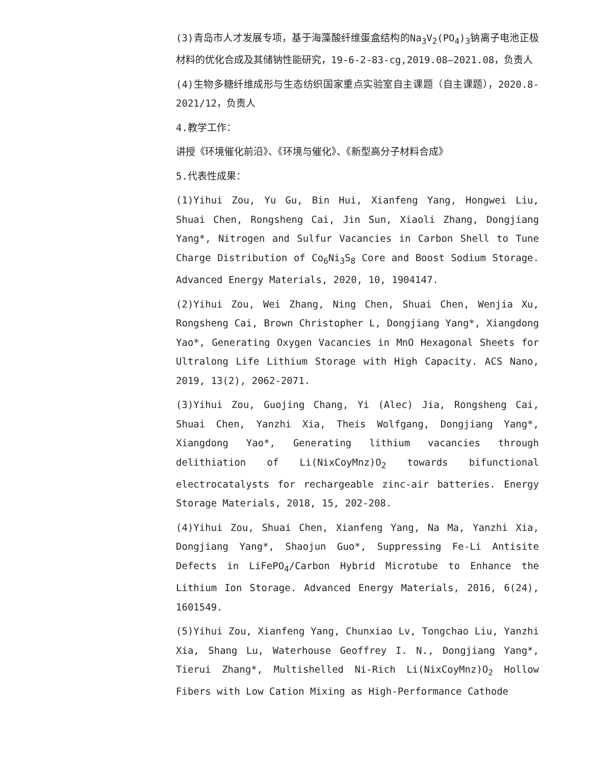(3)青岛市人才发展专项，基于海藻酸纤维蛋盒结构的Na<sub>3</sub>V<sub>2</sub>(PO<sub>4</sub>)<sub>3</sub>钠离子电池正极材料的优化合成及其储钠性能研究，19-6-2-83-cg,2019.08—2021.08，负责人
(4)生物多糖纤维成形与生态纺织国家重点实验室自主课题（自主课题），2020.8-2021/12，负责人
4.教学工作：
讲授《环境催化前沿》、《环境与催化》、《新型高分子材料合成》
5.代表性成果：
(1)Yihui Zou, Yu Gu, Bin Hui, Xianfeng Yang, Hongwei Liu, Shuai Chen, Rongsheng Cai, Jin Sun, Xiaoli Zhang, Dongjiang Yang*, Nitrogen and Sulfur Vacancies in Carbon Shell to Tune Charge Distribution of Co<sub>6</sub>Ni<sub>3</sub>S<sub>8</sub> Core and Boost Sodium Storage. Advanced Energy Materials, 2020, 10, 1904147.
(2)Yihui Zou, Wei Zhang, Ning Chen, Shuai Chen, Wenjia Xu, Rongsheng Cai, Brown Christopher L, Dongjiang Yang*, Xiangdong Yao*, Generating Oxygen Vacancies in MnO Hexagonal Sheets for Ultralong Life Lithium Storage with High Capacity. ACS Nano, 2019, 13(2), 2062-2071.
(3)Yihui Zou, Guojing Chang, Yi (Alec) Jia, Rongsheng Cai, Shuai Chen, Yanzhi Xia, Theis Wolfgang, Dongjiang Yang*, Xiangdong Yao*, Generating lithium vacancies through delithiation of Li(NixCoyMnz)O<sub>2</sub> towards bifunctional electrocatalysts for rechargeable zinc-air batteries. Energy Storage Materials, 2018, 15, 202-208.
(4)Yihui Zou, Shuai Chen, Xianfeng Yang, Na Ma, Yanzhi Xia, Dongjiang Yang*, Shaojun Guo*, Suppressing Fe-Li Antisite Defects in LiFePO<sub>4</sub>/Carbon Hybrid Microtube to Enhance the Lithium Ion Storage. Advanced Energy Materials, 2016, 6(24), 1601549.
(5)Yihui Zou, Xianfeng Yang, Chunxiao Lv, Tongchao Liu, Yanzhi Xia, Shang Lu, Waterhouse Geoffrey I. N., Dongjiang Yang*, Tierui Zhang*, Multishelled Ni-Rich Li(NixCoyMnz)O<sub>2</sub> Hollow Fibers with Low Cation Mixing as High-Performance Cathode